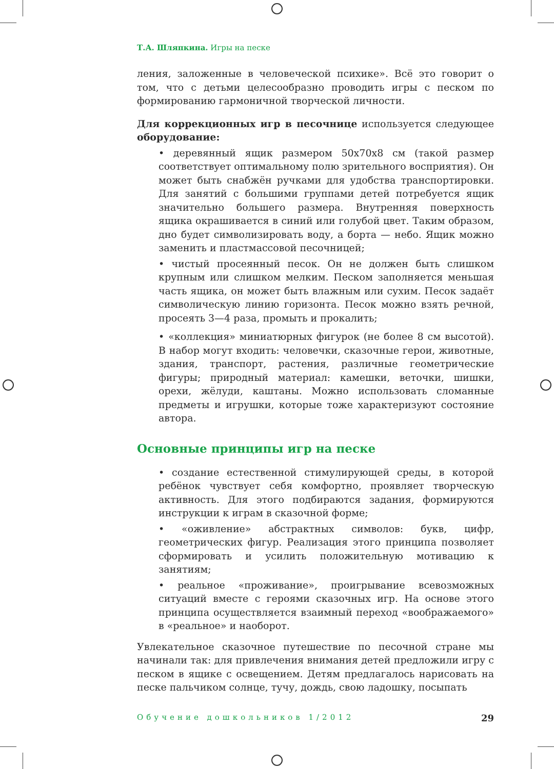Т.А. Шляпкина. Игры на песке
ления, заложенные в человеческой психике». Всё это говорит о том, что с детьми целесообразно проводить игры с песком по формированию гармоничной творческой личности.
Для коррекционных игр в песочнице используется следующее оборудование:
• деревянный ящик размером 50х70х8 см (такой размер соответствует оптимальному полю зрительного восприятия). Он может быть снабжён ручками для удобства транспортировки. Для занятий с большими группами детей потребуется ящик значительно большего размера. Внутренняя поверхность ящика окрашивается в синий или голубой цвет. Таким образом, дно будет символизировать воду, а борта — небо. Ящик можно заменить и пластмассовой песочницей;
• чистый просеянный песок. Он не должен быть слишком крупным или слишком мелким. Песком заполняется меньшая часть ящика, он может быть влажным или сухим. Песок задаёт символическую линию горизонта. Песок можно взять речной, просеять 3—4 раза, промыть и прокалить;
• «коллекция» миниатюрных фигурок (не более 8 см высотой). В набор могут входить: человечки, сказочные герои, животные, здания, транспорт, растения, различные геометрические фигуры; природный материал: камешки, веточки, шишки, орехи, жёлуди, каштаны. Можно использовать сломанные предметы и игрушки, которые тоже характеризуют состояние автора.
Основные принципы игр на песке
• создание естественной стимулирующей среды, в которой ребёнок чувствует себя комфортно, проявляет творческую активность. Для этого подбираются задания, формируются инструкции к играм в сказочной форме;
• «оживление» абстрактных символов: букв, цифр, геометрических фигур. Реализация этого принципа позволяет сформировать и усилить положительную мотивацию к занятиям;
• реальное «проживание», проигрывание всевозможных ситуаций вместе с героями сказочных игр. На основе этого принципа осуществляется взаимный переход «воображаемого» в «реальное» и наоборот.
Увлекательное сказочное путешествие по песочной стране мы начинали так: для привлечения внимания детей предложили игру с песком в ящике с освещением. Детям предлагалось нарисовать на песке пальчиком солнце, тучу, дождь, свою ладошку, посыпать
Обучение дошкольников 1/2012 29